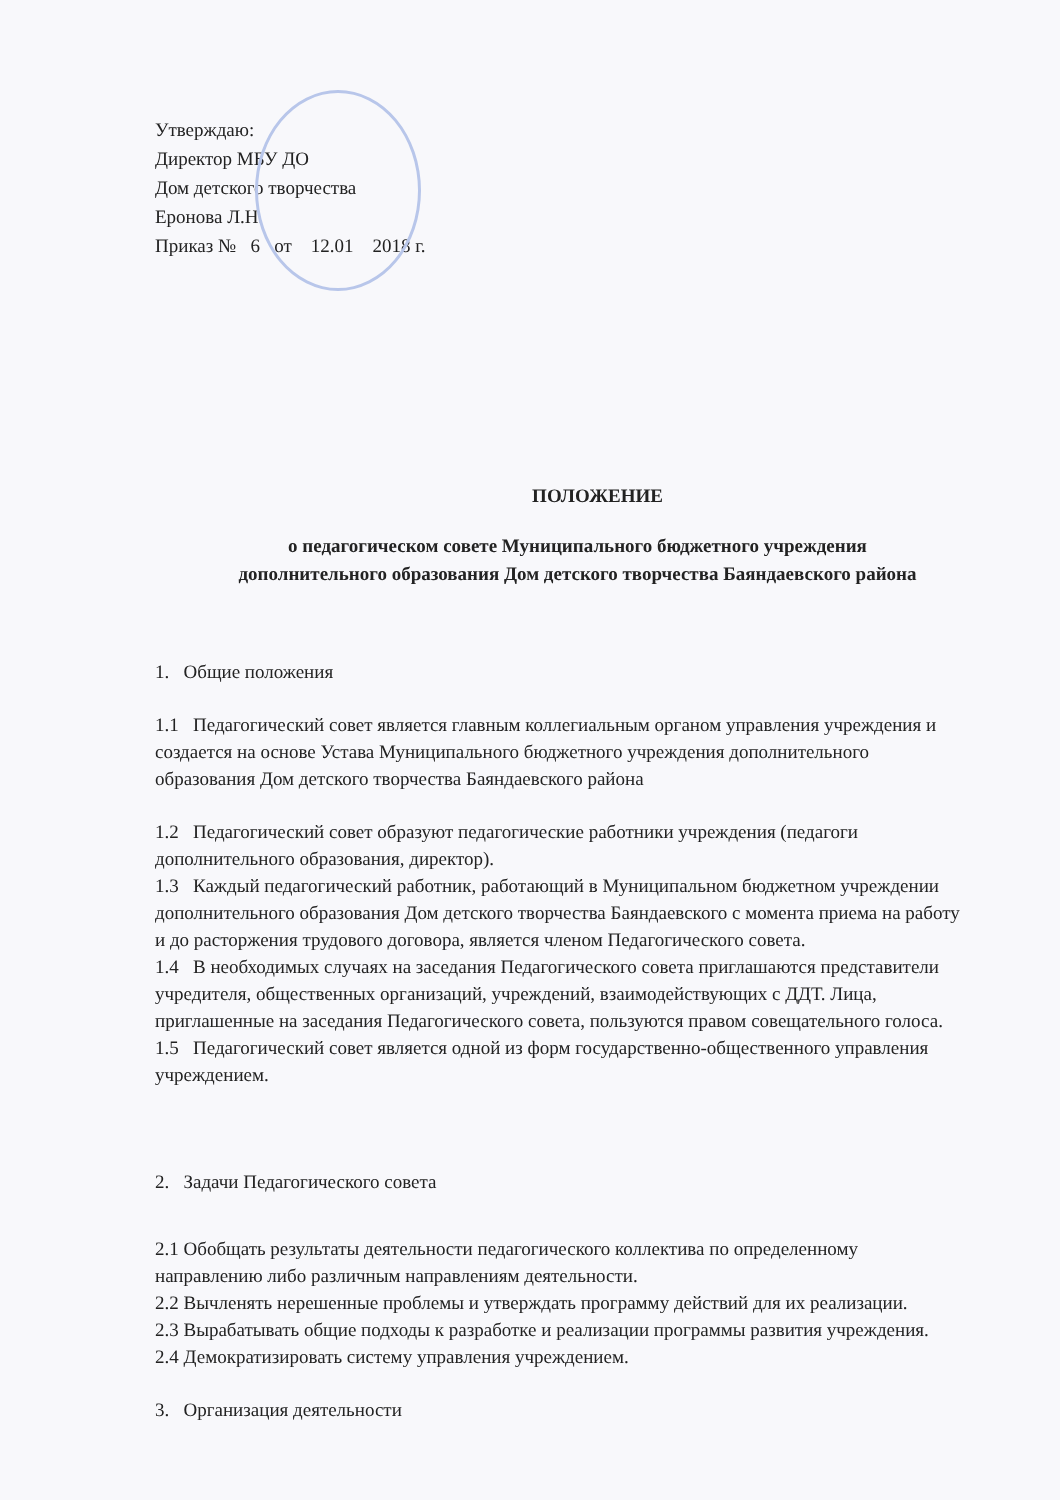Утверждаю:
Директор МБУ ДО
Дом детского творчества
Еронова Л.Н.
Приказ № 6 от 12.01 2018 г.
ПОЛОЖЕНИЕ
о педагогическом совете Муниципального бюджетного учреждения
дополнительного образования Дом детского творчества Баяндаевского района
1. Общие положения
1.1 Педагогический совет является главным коллегиальным органом управления учреждения и создается на основе Устава Муниципального бюджетного учреждения дополнительного образования Дом детского творчества Баяндаевского района
1.2 Педагогический совет образуют педагогические работники учреждения (педагоги дополнительного образования, директор).
1.3 Каждый педагогический работник, работающий в Муниципальном бюджетном учреждении дополнительного образования Дом детского творчества Баяндаевского с момента приема на работу и до расторжения трудового договора, является членом Педагогического совета.
1.4 В необходимых случаях на заседания Педагогического совета приглашаются представители учредителя, общественных организаций, учреждений, взаимодействующих с ДДТ. Лица, приглашенные на заседания Педагогического совета, пользуются правом совещательного голоса.
1.5 Педагогический совет является одной из форм государственно-общественного управления учреждением.
2. Задачи Педагогического совета
2.1 Обобщать результаты деятельности педагогического коллектива по определенному направлению либо различным направлениям деятельности.
2.2 Вычленять нерешенные проблемы и утверждать программу действий для их реализации.
2.3 Вырабатывать общие подходы к разработке и реализации программы развития учреждения.
2.4 Демократизировать систему управления учреждением.
3. Организация деятельности